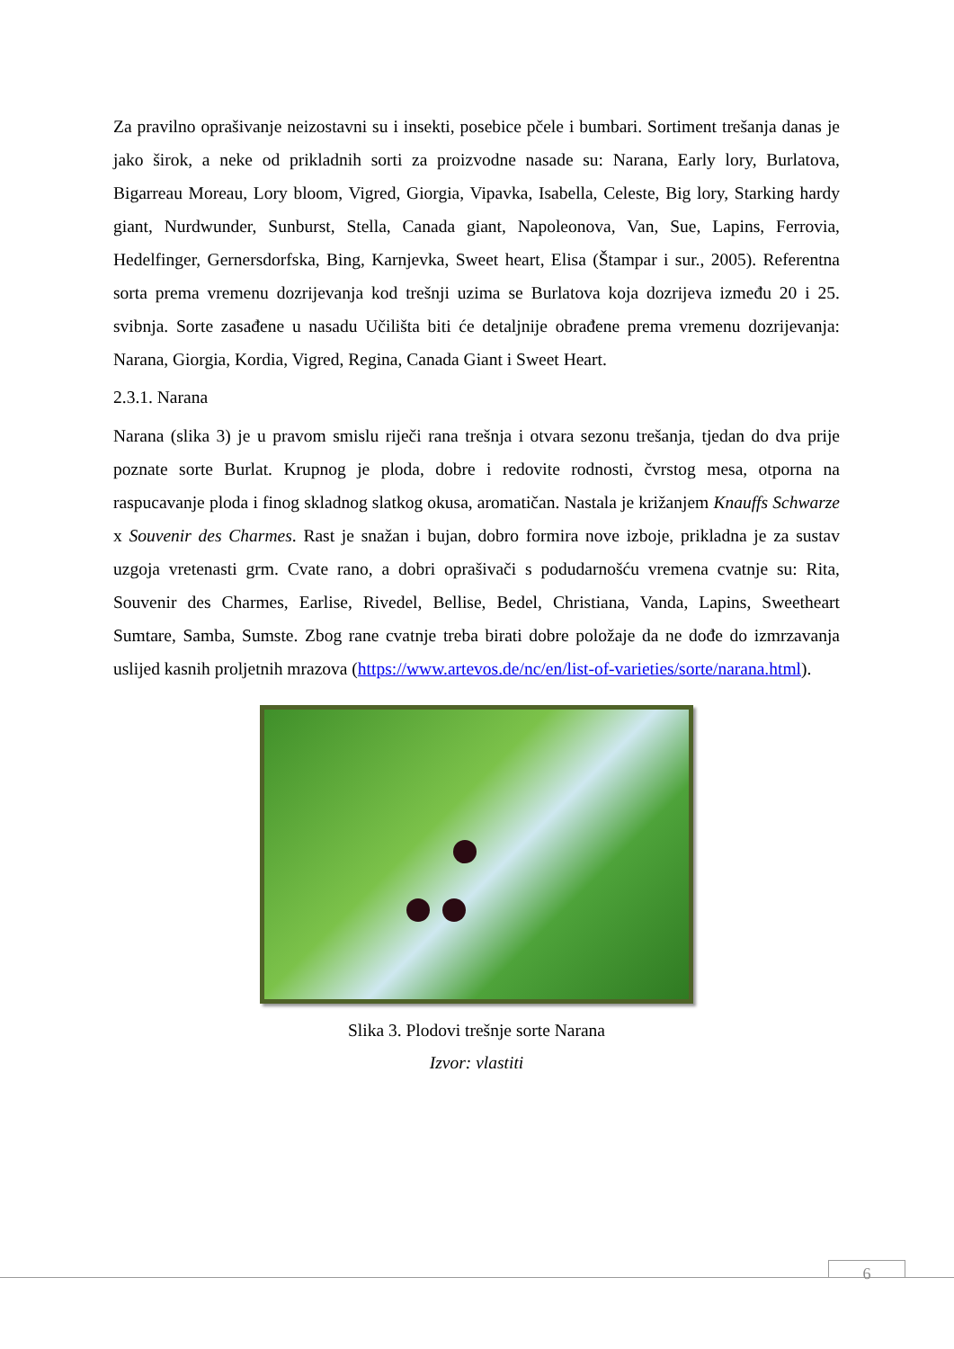Za pravilno oprašivanje neizostavni su i insekti, posebice pčele i bumbari. Sortiment trešanja danas je jako širok, a neke od prikladnih sorti za proizvodne nasade su: Narana, Early lory, Burlatova, Bigarreau Moreau, Lory bloom, Vigred, Giorgia, Vipavka, Isabella, Celeste, Big lory, Starking hardy giant, Nurdwunder, Sunburst, Stella, Canada giant, Napoleonova, Van, Sue, Lapins, Ferrovia, Hedelfinger, Gernersdorfska, Bing, Karnjevka, Sweet heart, Elisa (Štampar i sur., 2005). Referentna sorta prema vremenu dozrijevanja kod trešnji uzima se Burlatova koja dozrijeva između 20 i 25. svibnja. Sorte zasađene u nasadu Učilišta biti će detaljnije obrađene prema vremenu dozrijevanja: Narana, Giorgia, Kordia, Vigred, Regina, Canada Giant i Sweet Heart.
2.3.1. Narana
Narana (slika 3) je u pravom smislu riječi rana trešnja i otvara sezonu trešanja, tjedan do dva prije poznate sorte Burlat. Krupnog je ploda, dobre i redovite rodnosti, čvrstog mesa, otporna na raspucavanje ploda i finog skladnog slatkog okusa, aromatičan. Nastala je križanjem Knauffs Schwarze x Souvenir des Charmes. Rast je snažan i bujan, dobro formira nove izboje, prikladna je za sustav uzgoja vretenasti grm. Cvate rano, a dobri oprašivači s podudarnošću vremena cvatnje su: Rita, Souvenir des Charmes, Earlise, Rivedel, Bellise, Bedel, Christiana, Vanda, Lapins, Sweetheart Sumtare, Samba, Sumste. Zbog rane cvatnje treba birati dobre položaje da ne dođe do izmrzavanja uslijed kasnih proljetnih mrazova (https://www.artevos.de/nc/en/list-of-varieties/sorte/narana.html).
Slika 3. Plodovi trešnje sorte Narana
Izvor: vlastiti
6